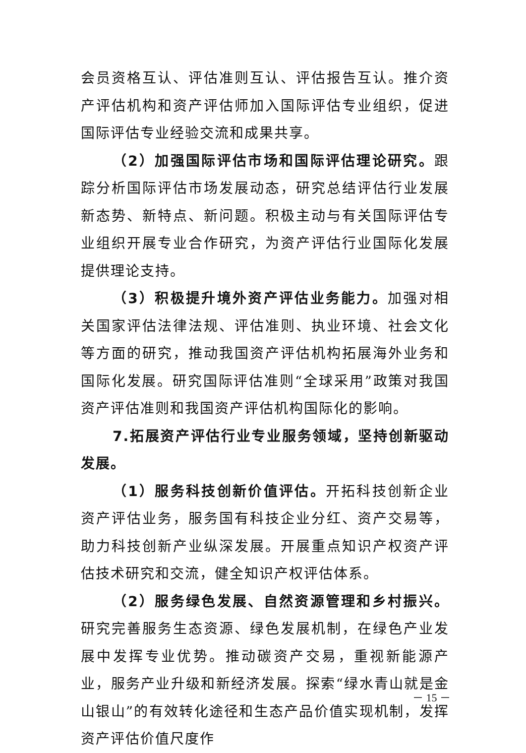会员资格互认、评估准则互认、评估报告互认。推介资产评估机构和资产评估师加入国际评估专业组织，促进国际评估专业经验交流和成果共享。
（2）加强国际评估市场和国际评估理论研究。跟踪分析国际评估市场发展动态，研究总结评估行业发展新态势、新特点、新问题。积极主动与有关国际评估专业组织开展专业合作研究，为资产评估行业国际化发展提供理论支持。
（3）积极提升境外资产评估业务能力。加强对相关国家评估法律法规、评估准则、执业环境、社会文化等方面的研究，推动我国资产评估机构拓展海外业务和国际化发展。研究国际评估准则“全球采用”政策对我国资产评估准则和我国资产评估机构国际化的影响。
7.拓展资产评估行业专业服务领域，坚持创新驱动发展。
（1）服务科技创新价值评估。开拓科技创新企业资产评估业务，服务国有科技企业分红、资产交易等，助力科技创新产业纵深发展。开展重点知识产权资产评估技术研究和交流，健全知识产权评估体系。
（2）服务绿色发展、自然资源管理和乡村振兴。研究完善服务生态资源、绿色发展机制，在绿色产业发展中发挥专业优势。推动碳资产交易，重视新能源产业，服务产业升级和新经济发展。探索“绿水青山就是金山银山”的有效转化途径和生态产品价值实现机制，发挥资产评估价值尺度作
－ 15 －